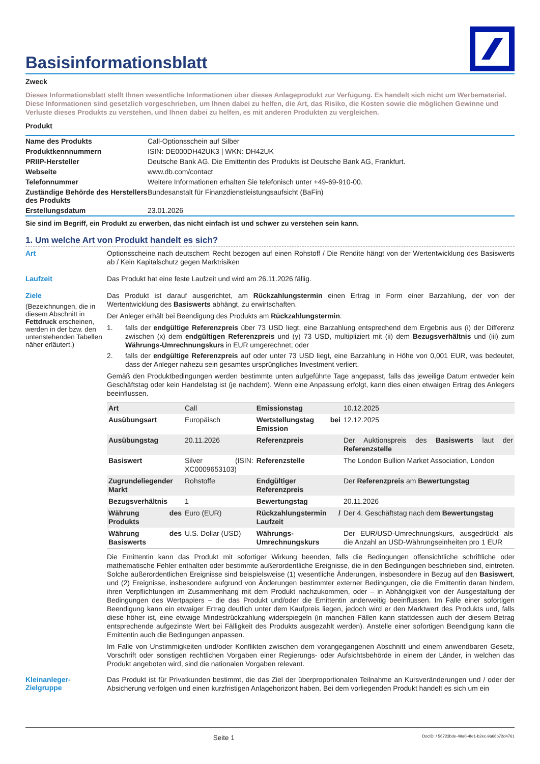Basisinformationsblatt
Zweck
Dieses Informationsblatt stellt Ihnen wesentliche Informationen über dieses Anlageprodukt zur Verfügung. Es handelt sich nicht um Werbematerial. Diese Informationen sind gesetzlich vorgeschrieben, um Ihnen dabei zu helfen, die Art, das Risiko, die Kosten sowie die möglichen Gewinne und Verluste dieses Produkts zu verstehen, und Ihnen dabei zu helfen, es mit anderen Produkten zu vergleichen.
Produkt
| Name des Produkts | Call-Optionsschein auf Silber |
| Produktkennnummern | ISIN: DE000DH42UK3 / WKN: DH42UK |
| PRIIP-Hersteller | Deutsche Bank AG. Die Emittentin des Produkts ist Deutsche Bank AG, Frankfurt. |
| Webseite | www.db.com/contact |
| Telefonnummer | Weitere Informationen erhalten Sie telefonisch unter +49-69-910-00. |
| Zuständige Behörde des Herstellers des Produkts | Bundesanstalt für Finanzdienstleistungsaufsicht (BaFin) |
| Erstellungsdatum | 23.01.2026 |
Sie sind im Begriff, ein Produkt zu erwerben, das nicht einfach ist und schwer zu verstehen sein kann.
1. Um welche Art von Produkt handelt es sich?
Art
Optionsscheine nach deutschem Recht bezogen auf einen Rohstoff / Die Rendite hängt von der Wertentwicklung des Basiswerts ab / Kein Kapitalschutz gegen Marktrisiken
Laufzeit
Das Produkt hat eine feste Laufzeit und wird am 26.11.2026 fällig.
Ziele
(Bezeichnungen, die in diesem Abschnitt in Fettdruck erscheinen, werden in der bzw. den untenstehenden Tabellen näher erläutert.)
Das Produkt ist darauf ausgerichtet, am Rückzahlungstermin einen Ertrag in Form einer Barzahlung, der von der Wertentwicklung des Basiswerts abhängt, zu erwirtschaften.
Der Anleger erhält bei Beendigung des Produkts am Rückzahlungstermin:
1. falls der endgültige Referenzpreis über 73 USD liegt, eine Barzahlung entsprechend dem Ergebnis aus (i) der Differenz zwischen (x) dem endgültigen Referenzpreis und (y) 73 USD, multipliziert mit (ii) dem Bezugsverhältnis und (iii) zum Währungs-Umrechnungskurs in EUR umgerechnet; oder
2. falls der endgültige Referenzpreis auf oder unter 73 USD liegt, eine Barzahlung in Höhe von 0,001 EUR, was bedeutet, dass der Anleger nahezu sein gesamtes ursprüngliches Investment verliert.
Gemäß den Produktbedingungen werden bestimmte unten aufgeführte Tage angepasst, falls das jeweilige Datum entweder kein Geschäftstag oder kein Handelstag ist (je nachdem). Wenn eine Anpassung erfolgt, kann dies einen etwaigen Ertrag des Anlegers beeinflussen.
| Art | Call | Emissionstag | 10.12.2025 |
| Ausübungsart | Europäisch | Wertstellungstag bei Emission | 12.12.2025 |
| Ausübungstag | 20.11.2026 | Referenzpreis | Der Auktionspreis des Basiswerts laut der Referenzstelle |
| Basiswert | Silver (ISIN: XC0009653103) | Referenzstelle | The London Bullion Market Association, London |
| Zugrundeliegender Markt | Rohstoffe | Endgültiger Referenzpreis | Der Referenzpreis am Bewertungstag |
| Bezugsverhältnis | 1 | Bewertungstag | 20.11.2026 |
| Währung des Produkts | Euro (EUR) | Rückzahlungstermin / Laufzeit | Der 4. Geschäftstag nach dem Bewertungstag |
| Währung des Basiswerts | U.S. Dollar (USD) | Währungs-Umrechnungskurs | Der EUR/USD-Umrechnungskurs, ausgedrückt als die Anzahl an USD-Währungseinheiten pro 1 EUR |
Die Emittentin kann das Produkt mit sofortiger Wirkung beenden, falls die Bedingungen offensichtliche schriftliche oder mathematische Fehler enthalten oder bestimmte außerordentliche Ereignisse, die in den Bedingungen beschrieben sind, eintreten. Solche außerordentlichen Ereignisse sind beispielsweise (1) wesentliche Änderungen, insbesondere in Bezug auf den Basiswert, und (2) Ereignisse, insbesondere aufgrund von Änderungen bestimmter externer Bedingungen, die die Emittentin daran hindern, ihren Verpflichtungen im Zusammenhang mit dem Produkt nachzukommen, oder – in Abhängigkeit von der Ausgestaltung der Bedingungen des Wertpapiers – die das Produkt und/oder die Emittentin anderweitig beeinflussen. Im Falle einer sofortigen Beendigung kann ein etwaiger Ertrag deutlich unter dem Kaufpreis liegen, jedoch wird er den Marktwert des Produkts und, falls diese höher ist, eine etwaige Mindestrückzahlung widerspiegeln (in manchen Fällen kann stattdessen auch der diesem Betrag entsprechende aufgezinste Wert bei Fälligkeit des Produkts ausgezahlt werden). Anstelle einer sofortigen Beendigung kann die Emittentin auch die Bedingungen anpassen.
Im Falle von Unstimmigkeiten und/oder Konflikten zwischen dem vorangegangenen Abschnitt und einem anwendbaren Gesetz, Vorschrift oder sonstigen rechtlichen Vorgaben einer Regierungs- oder Aufsichtsbehörde in einem der Länder, in welchen das Produkt angeboten wird, sind die nationalen Vorgaben relevant.
Kleinanleger-Zielgruppe
Das Produkt ist für Privatkunden bestimmt, die das Ziel der überproportionalen Teilnahme an Kursveränderungen und / oder der Absicherung verfolgen und einen kurzfristigen Anlagehorizont haben. Bei dem vorliegenden Produkt handelt es sich um ein
Seite 1 DocID: / 56723bde-49a0-4fe1-b2ec-9a66b72d4761